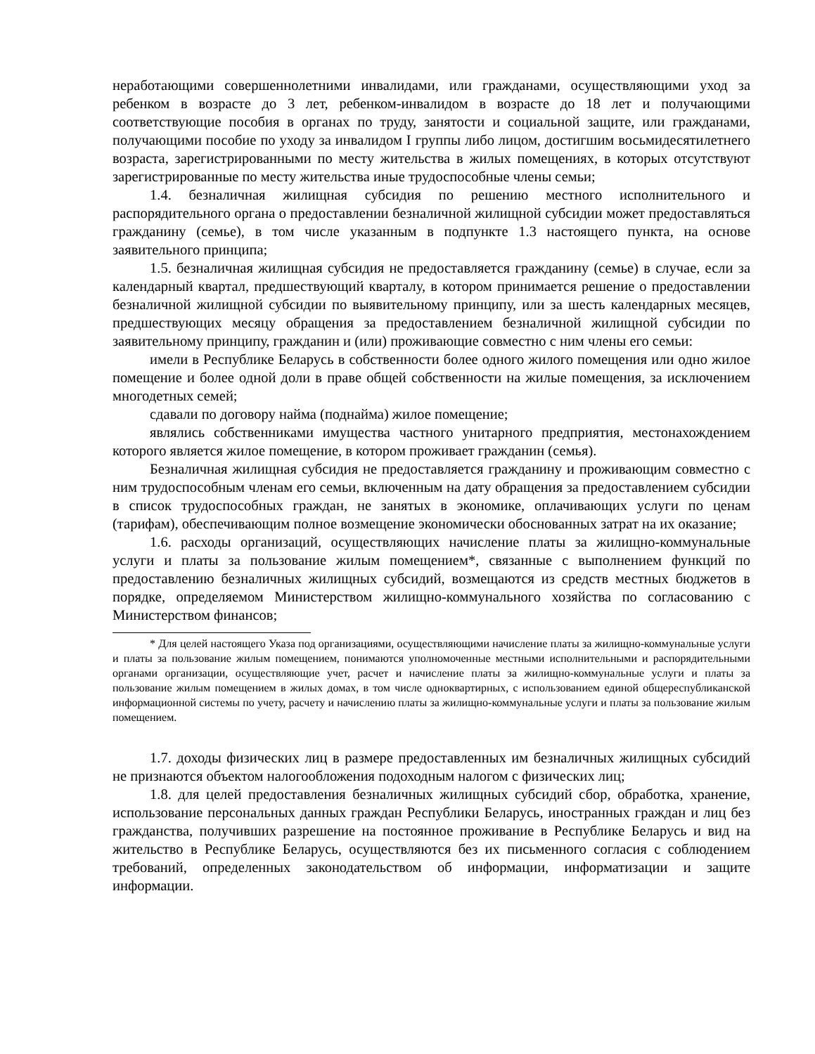неработающими совершеннолетними инвалидами, или гражданами, осуществляющими уход за ребенком в возрасте до 3 лет, ребенком-инвалидом в возрасте до 18 лет и получающими соответствующие пособия в органах по труду, занятости и социальной защите, или гражданами, получающими пособие по уходу за инвалидом I группы либо лицом, достигшим восьмидесятилетнего возраста, зарегистрированными по месту жительства в жилых помещениях, в которых отсутствуют зарегистрированные по месту жительства иные трудоспособные члены семьи;
1.4. безналичная жилищная субсидия по решению местного исполнительного и распорядительного органа о предоставлении безналичной жилищной субсидии может предоставляться гражданину (семье), в том числе указанным в подпункте 1.3 настоящего пункта, на основе заявительного принципа;
1.5. безналичная жилищная субсидия не предоставляется гражданину (семье) в случае, если за календарный квартал, предшествующий кварталу, в котором принимается решение о предоставлении безналичной жилищной субсидии по выявительному принципу, или за шесть календарных месяцев, предшествующих месяцу обращения за предоставлением безналичной жилищной субсидии по заявительному принципу, гражданин и (или) проживающие совместно с ним члены его семьи:
имели в Республике Беларусь в собственности более одного жилого помещения или одно жилое помещение и более одной доли в праве общей собственности на жилые помещения, за исключением многодетных семей;
сдавали по договору найма (поднайма) жилое помещение;
являлись собственниками имущества частного унитарного предприятия, местонахождением которого является жилое помещение, в котором проживает гражданин (семья).
Безналичная жилищная субсидия не предоставляется гражданину и проживающим совместно с ним трудоспособным членам его семьи, включенным на дату обращения за предоставлением субсидии в список трудоспособных граждан, не занятых в экономике, оплачивающих услуги по ценам (тарифам), обеспечивающим полное возмещение экономически обоснованных затрат на их оказание;
1.6. расходы организаций, осуществляющих начисление платы за жилищно-коммунальные услуги и платы за пользование жилым помещением*, связанные с выполнением функций по предоставлению безналичных жилищных субсидий, возмещаются из средств местных бюджетов в порядке, определяемом Министерством жилищно-коммунального хозяйства по согласованию с Министерством финансов;
* Для целей настоящего Указа под организациями, осуществляющими начисление платы за жилищно-коммунальные услуги и платы за пользование жилым помещением, понимаются уполномоченные местными исполнительными и распорядительными органами организации, осуществляющие учет, расчет и начисление платы за жилищно-коммунальные услуги и платы за пользование жилым помещением в жилых домах, в том числе одноквартирных, с использованием единой общереспубликанской информационной системы по учету, расчету и начислению платы за жилищно-коммунальные услуги и платы за пользование жилым помещением.
1.7. доходы физических лиц в размере предоставленных им безналичных жилищных субсидий не признаются объектом налогообложения подоходным налогом с физических лиц;
1.8. для целей предоставления безналичных жилищных субсидий сбор, обработка, хранение, использование персональных данных граждан Республики Беларусь, иностранных граждан и лиц без гражданства, получивших разрешение на постоянное проживание в Республике Беларусь и вид на жительство в Республике Беларусь, осуществляются без их письменного согласия с соблюдением требований, определенных законодательством об информации, информатизации и защите информации.